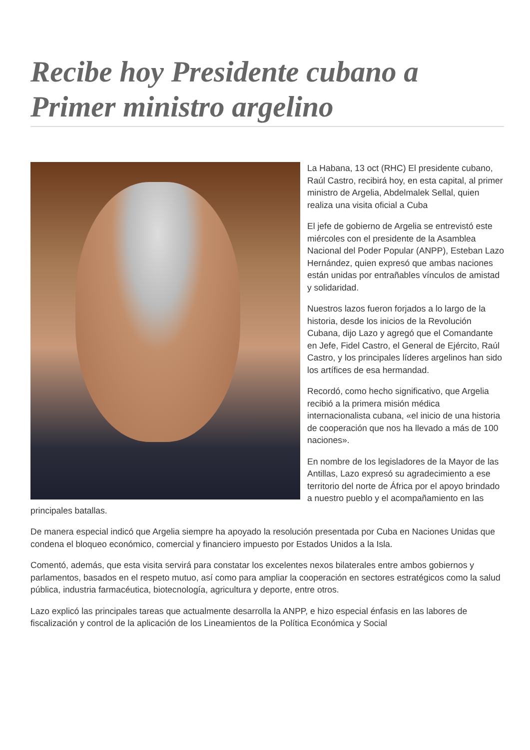Recibe hoy Presidente cubano a Primer ministro argelino
La Habana, 13 oct (RHC) El presidente cubano, Raúl Castro, recibirá hoy, en esta capital, al primer ministro de Argelia, Abdelmalek Sellal, quien realiza una visita oficial a Cuba
El jefe de gobierno de Argelia se entrevistó este miércoles con el presidente de la Asamblea Nacional del Poder Popular (ANPP), Esteban Lazo Hernández, quien expresó que ambas naciones están unidas por entrañables vínculos de amistad y solidaridad.
Nuestros lazos fueron forjados a lo largo de la historia, desde los inicios de la Revolución Cubana, dijo Lazo y agregó que el Comandante en Jefe, Fidel Castro, el General de Ejército, Raúl Castro, y los principales líderes argelinos han sido los artífices de esa hermandad.
Recordó, como hecho significativo, que Argelia recibió a la primera misión médica internacionalista cubana, «el inicio de una historia de cooperación que nos ha llevado a más de 100 naciones».
En nombre de los legisladores de la Mayor de las Antillas, Lazo expresó su agradecimiento a ese territorio del norte de África por el apoyo brindado a nuestro pueblo y el acompañamiento en las principales batallas.
De manera especial indicó que Argelia siempre ha apoyado la resolución presentada por Cuba en Naciones Unidas que condena el bloqueo económico, comercial y financiero impuesto por Estados Unidos a la Isla.
Comentó, además, que esta visita servirá para constatar los excelentes nexos bilaterales entre ambos gobiernos y parlamentos, basados en el respeto mutuo, así como para ampliar la cooperación en sectores estratégicos como la salud pública, industria farmacéutica, biotecnología, agricultura y deporte, entre otros.
Lazo explicó las principales tareas que actualmente desarrolla la ANPP, e hizo especial énfasis en las labores de fiscalización y control de la aplicación de los Lineamientos de la Política Económica y Social